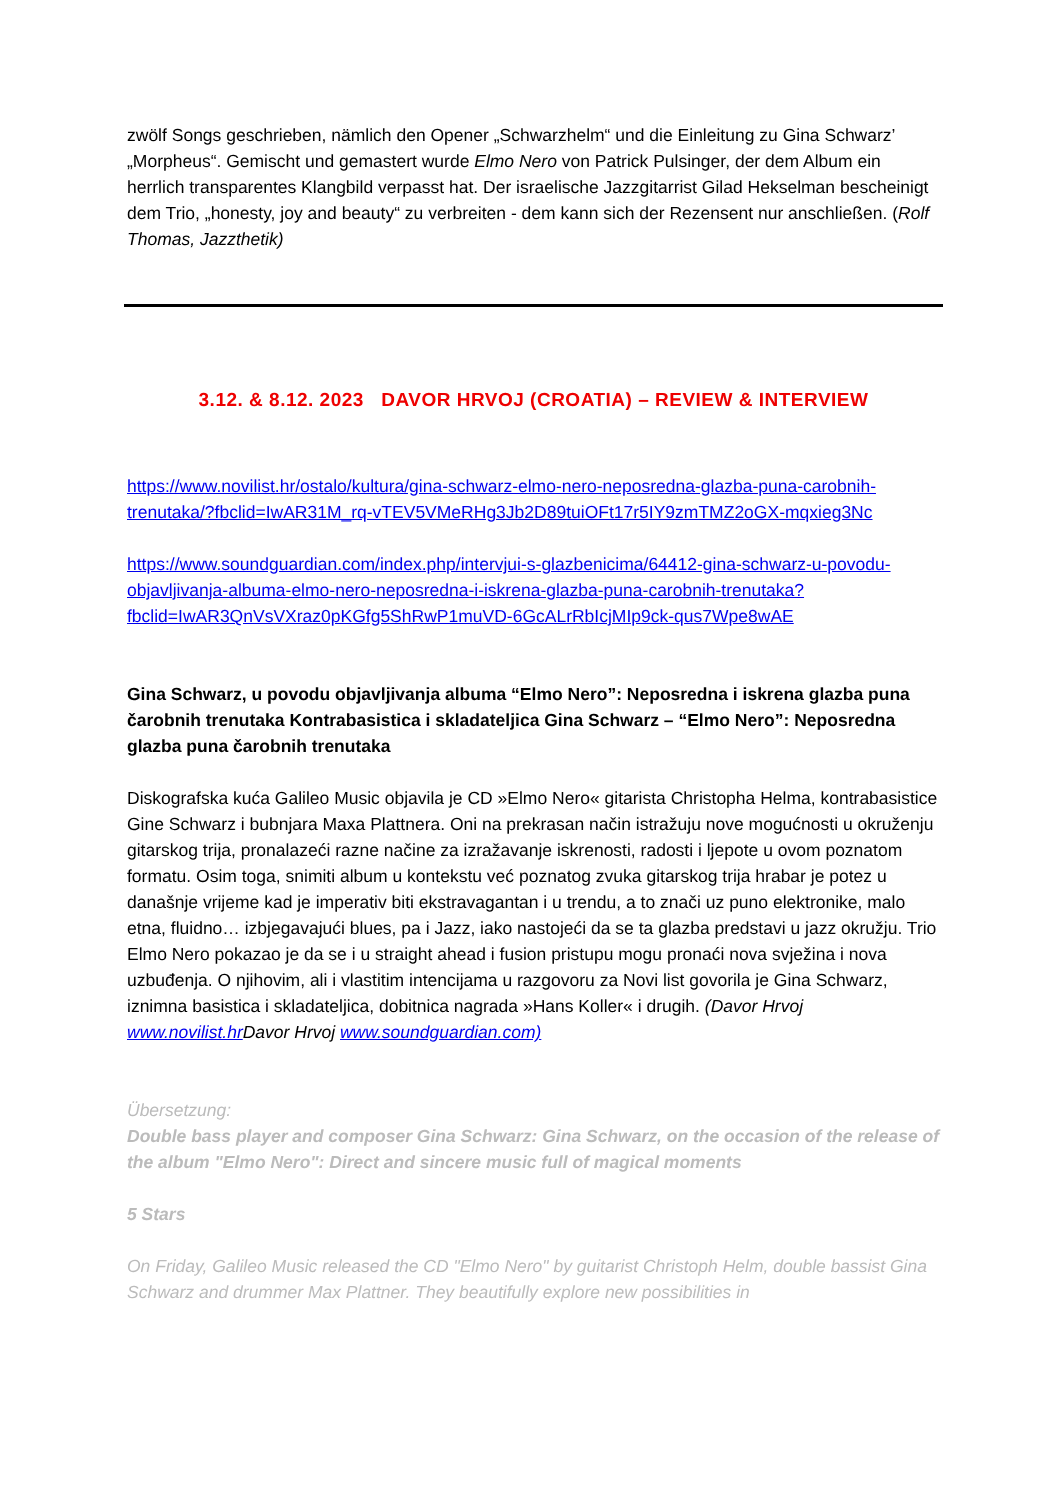zwölf Songs geschrieben, nämlich den Opener „Schwarzhelm“ und die Einleitung zu Gina Schwarz’ „Morpheus“. Gemischt und gemastert wurde Elmo Nero von Patrick Pulsinger, der dem Album ein herrlich transparentes Klangbild verpasst hat. Der israelische Jazzgitarrist Gilad Hekselman bescheinigt dem Trio, „honesty, joy and beauty“ zu verbreiten - dem kann sich der Rezensent nur anschließen. (Rolf Thomas, Jazzthetik)
3.12. & 8.12. 2023 DAVOR HRVOJ (CROATIA) – REVIEW & INTERVIEW
https://www.novilist.hr/ostalo/kultura/gina-schwarz-elmo-nero-neposredna-glazba-puna-carobnih-trenutaka/?fbclid=IwAR31M_rq-vTEV5VMeRHg3Jb2D89tuiOFt17r5IY9zmTMZ2oGX-mqxieg3Nc
https://www.soundguardian.com/index.php/intervjui-s-glazbenicima/64412-gina-schwarz-u-povodu-objavljivanja-albuma-elmo-nero-neposredna-i-iskrena-glazba-puna-carobnih-trenutaka?fbclid=IwAR3QnVsVXraz0pKGfg5ShRwP1muVD-6GcALrRbIcjMIp9ck-qus7Wpe8wAE
Gina Schwarz, u povodu objavljivanja albuma “Elmo Nero”: Neposredna i iskrena glazba puna čarobnih trenutaka Kontrabasistica i skladateljica Gina Schwarz – “Elmo Nero”: Neposredna glazba puna čarobnih trenutaka
Diskografska kuća Galileo Music objavila je CD »Elmo Nero« gitarista Christopha Helma, kontrabasistice Gine Schwarz i bubnjara Maxa Plattnera. Oni na prekrasan način istražuju nove mogućnosti u okruženju gitarskog trija, pronalazeći razne načine za izražavanje iskrenosti, radosti i ljepote u ovom poznatom formatu. Osim toga, snimiti album u kontekstu već poznatog zvuka gitarskog trija hrabar je potez u današnje vrijeme kad je imperativ biti ekstravagantan i u trendu, a to znači uz puno elektronike, malo etna, fluidno… izbjegavajući blues, pa i Jazz, iako nastojeći da se ta glazba predstavi u jazz okružju. Trio Elmo Nero pokazao je da se i u straight ahead i fusion pristupu mogu pronaći nova svježina i nova uzbuđenja. O njihovim, ali i vlastitim intencijama u razgovoru za Novi list govorila je Gina Schwarz, iznimna basistica i skladateljica, dobitnica nagrada »Hans Koller« i drugih. (Davor Hrvoj www.novilist.hr Davor Hrvoj www.soundguardian.com)
Übersetzung:
Double bass player and composer Gina Schwarz: Gina Schwarz, on the occasion of the release of the album "Elmo Nero": Direct and sincere music full of magical moments
5 Stars
On Friday, Galileo Music released the CD "Elmo Nero" by guitarist Christoph Helm, double bassist Gina Schwarz and drummer Max Plattner. They beautifully explore new possibilities in